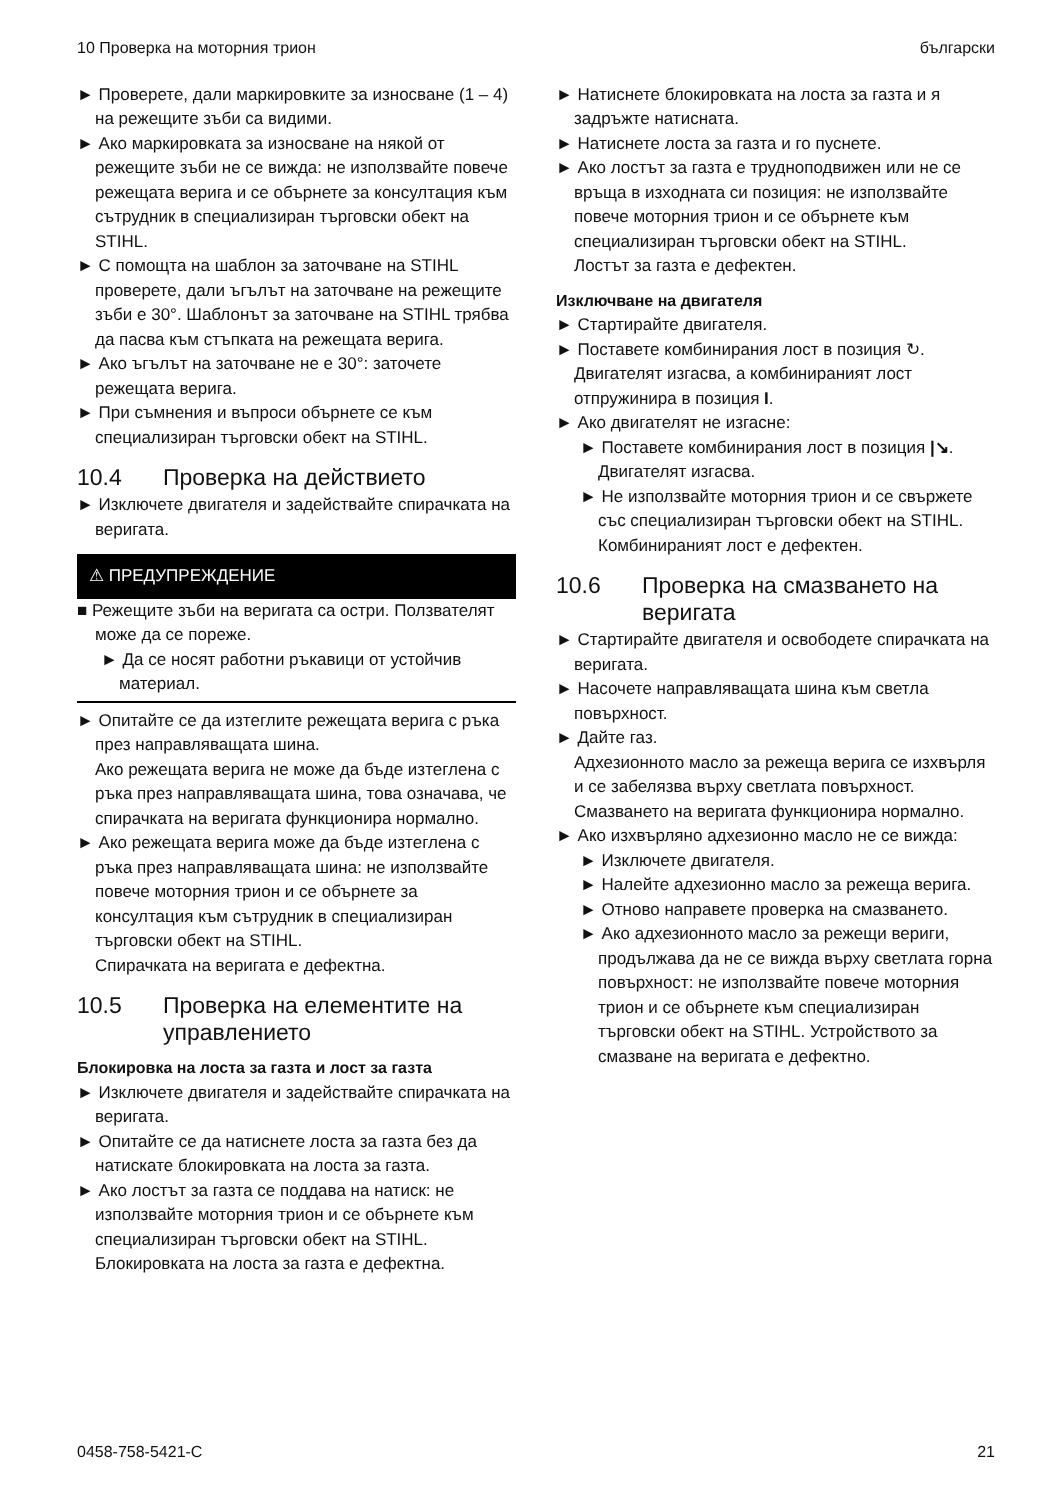10 Проверка на моторния трион български
► Проверете, дали маркировките за износване (1 – 4) на режещите зъби са видими.
► Ако маркировката за износване на някой от режещите зъби не се вижда: не използвайте повече режещата верига и се обърнете за консултация към сътрудник в специализиран търговски обект на STIHL.
► С помощта на шаблон за заточване на STIHL проверете, дали ъгълът на заточване на режещите зъби е 30°. Шаблонът за заточване на STIHL трябва да пасва към стъпката на режещата верига.
► Ако ъгълът на заточване не е 30°: заточете режещата верига.
► При съмнения и въпроси обърнете се към специализиран търговски обект на STIHL.
10.4 Проверка на действието
► Изключете двигателя и задействайте спирачката на веригата.
⚠ ПРЕДУПРЕЖДЕНИЕ
■ Режещите зъби на веригата са остри. Ползвателят може да се пореже.
► Да се носят работни ръкавици от устойчив материал.
► Опитайте се да изтеглите режещата верига с ръка през направляващата шина.
Ако режещата верига не може да бъде изтеглена с ръка през направляващата шина, това означава, че спирачката на веригата функционира нормално.
► Ако режещата верига може да бъде изтеглена с ръка през направляващата шина: не използвайте повече моторния трион и се обърнете за консултация към сътрудник в специализиран търговски обект на STIHL.
Спирачката на веригата е дефектна.
10.5 Проверка на елементите на управлението
Блокировка на лоста за газта и лост за газта
► Изключете двигателя и задействайте спирачката на веригата.
► Опитайте се да натиснете лоста за газта без да натискате блокировката на лоста за газта.
► Ако лостът за газта се поддава на натиск: не използвайте моторния трион и се обърнете към специализиран търговски обект на STIHL.
Блокировката на лоста за газта е дефектна.
► Натиснете блокировката на лоста за газта и я задръжте натисната.
► Натиснете лоста за газта и го пуснете.
► Ако лостът за газта е трудноподвижен или не се връща в изходната си позиция: не използвайте повече моторния трион и се обърнете към специализиран търговски обект на STIHL.
Лостът за газта е дефектен.
Изключване на двигателя
► Стартирайте двигателя.
► Поставете комбинирания лост в позиция ↻.
Двигателят изгасва, а комбинираният лост отпружинира в позиция I.
► Ако двигателят не изгасне:
► Поставете комбинирания лост в позиция |↘.
Двигателят изгасва.
► Не използвайте моторния трион и се свържете със специализиран търговски обект на STIHL.
Комбинираният лост е дефектен.
10.6 Проверка на смазването на веригата
► Стартирайте двигателя и освободете спирачката на веригата.
► Насочете направляващата шина към светла повърхност.
► Дайте газ.
Адхезионното масло за режеща верига се изхвърля и се забелязва върху светлата повърхност. Смазването на веригата функционира нормално.
► Ако изхвърляно адхезионно масло не се вижда:
► Изключете двигателя.
► Налейте адхезионно масло за режеща верига.
► Отново направете проверка на смазването.
► Ако адхезионното масло за режещи вериги, продължава да не се вижда върху светлата горна повърхност: не използвайте повече моторния трион и се обърнете към специализиран търговски обект на STIHL. Устройството за смазване на веригата е дефектно.
0458-758-5421-C 21